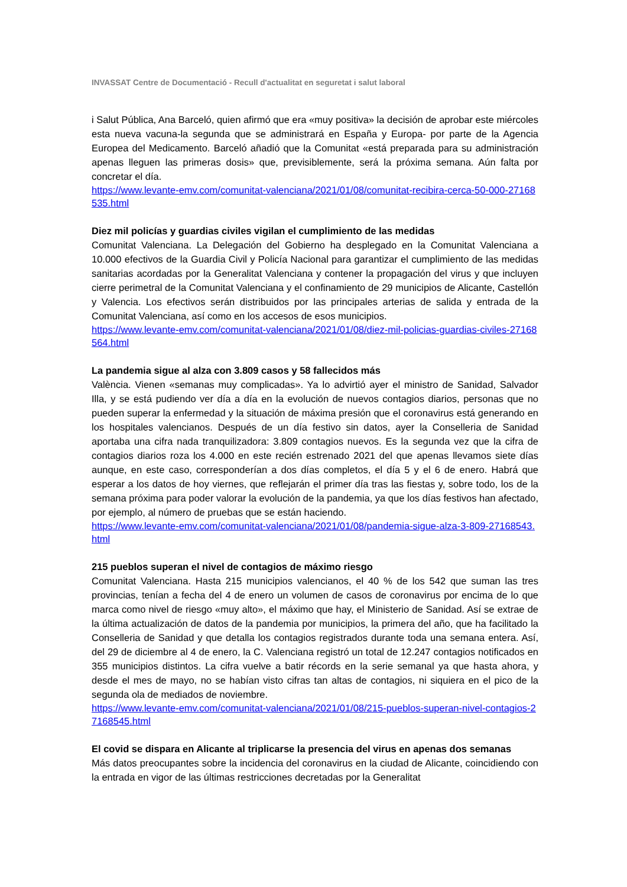INVASSAT Centre de Documentació - Recull d'actualitat en seguretat i salut laboral
i Salut Pública, Ana Barceló, quien afirmó que era «muy positiva» la decisión de aprobar este miércoles esta nueva vacuna-la segunda que se administrará en España y Europa- por parte de la Agencia Europea del Medicamento. Barceló añadió que la Comunitat «está preparada para su administración apenas lleguen las primeras dosis» que, previsiblemente, será la próxima semana. Aún falta por concretar el día.
https://www.levante-emv.com/comunitat-valenciana/2021/01/08/comunitat-recibira-cerca-50-000-27168535.html
Diez mil policías y guardias civiles vigilan el cumplimiento de las medidas
Comunitat Valenciana. La Delegación del Gobierno ha desplegado en la Comunitat Valenciana a 10.000 efectivos de la Guardia Civil y Policía Nacional para garantizar el cumplimiento de las medidas sanitarias acordadas por la Generalitat Valenciana y contener la propagación del virus y que incluyen cierre perimetral de la Comunitat Valenciana y el confinamiento de 29 municipios de Alicante, Castellón y Valencia. Los efectivos serán distribuidos por las principales arterias de salida y entrada de la Comunitat Valenciana, así como en los accesos de esos municipios.
https://www.levante-emv.com/comunitat-valenciana/2021/01/08/diez-mil-policias-guardias-civiles-27168564.html
La pandemia sigue al alza con 3.809 casos y 58 fallecidos más
València. Vienen «semanas muy complicadas». Ya lo advirtió ayer el ministro de Sanidad, Salvador Illa, y se está pudiendo ver día a día en la evolución de nuevos contagios diarios, personas que no pueden superar la enfermedad y la situación de máxima presión que el coronavirus está generando en los hospitales valencianos. Después de un día festivo sin datos, ayer la Conselleria de Sanidad aportaba una cifra nada tranquilizadora: 3.809 contagios nuevos. Es la segunda vez que la cifra de contagios diarios roza los 4.000 en este recién estrenado 2021 del que apenas llevamos siete días aunque, en este caso, corresponderían a dos días completos, el día 5 y el 6 de enero. Habrá que esperar a los datos de hoy viernes, que reflejarán el primer día tras las fiestas y, sobre todo, los de la semana próxima para poder valorar la evolución de la pandemia, ya que los días festivos han afectado, por ejemplo, al número de pruebas que se están haciendo.
https://www.levante-emv.com/comunitat-valenciana/2021/01/08/pandemia-sigue-alza-3-809-27168543.html
215 pueblos superan el nivel de contagios de máximo riesgo
Comunitat Valenciana. Hasta 215 municipios valencianos, el 40 % de los 542 que suman las tres provincias, tenían a fecha del 4 de enero un volumen de casos de coronavirus por encima de lo que marca como nivel de riesgo «muy alto», el máximo que hay, el Ministerio de Sanidad. Así se extrae de la última actualización de datos de la pandemia por municipios, la primera del año, que ha facilitado la Conselleria de Sanidad y que detalla los contagios registrados durante toda una semana entera. Así, del 29 de diciembre al 4 de enero, la C. Valenciana registró un total de 12.247 contagios notificados en 355 municipios distintos. La cifra vuelve a batir récords en la serie semanal ya que hasta ahora, y desde el mes de mayo, no se habían visto cifras tan altas de contagios, ni siquiera en el pico de la segunda ola de mediados de noviembre.
https://www.levante-emv.com/comunitat-valenciana/2021/01/08/215-pueblos-superan-nivel-contagios-27168545.html
El covid se dispara en Alicante al triplicarse la presencia del virus en apenas dos semanas
Más datos preocupantes sobre la incidencia del coronavirus en la ciudad de Alicante, coincidiendo con la entrada en vigor de las últimas restricciones decretadas por la Generalitat